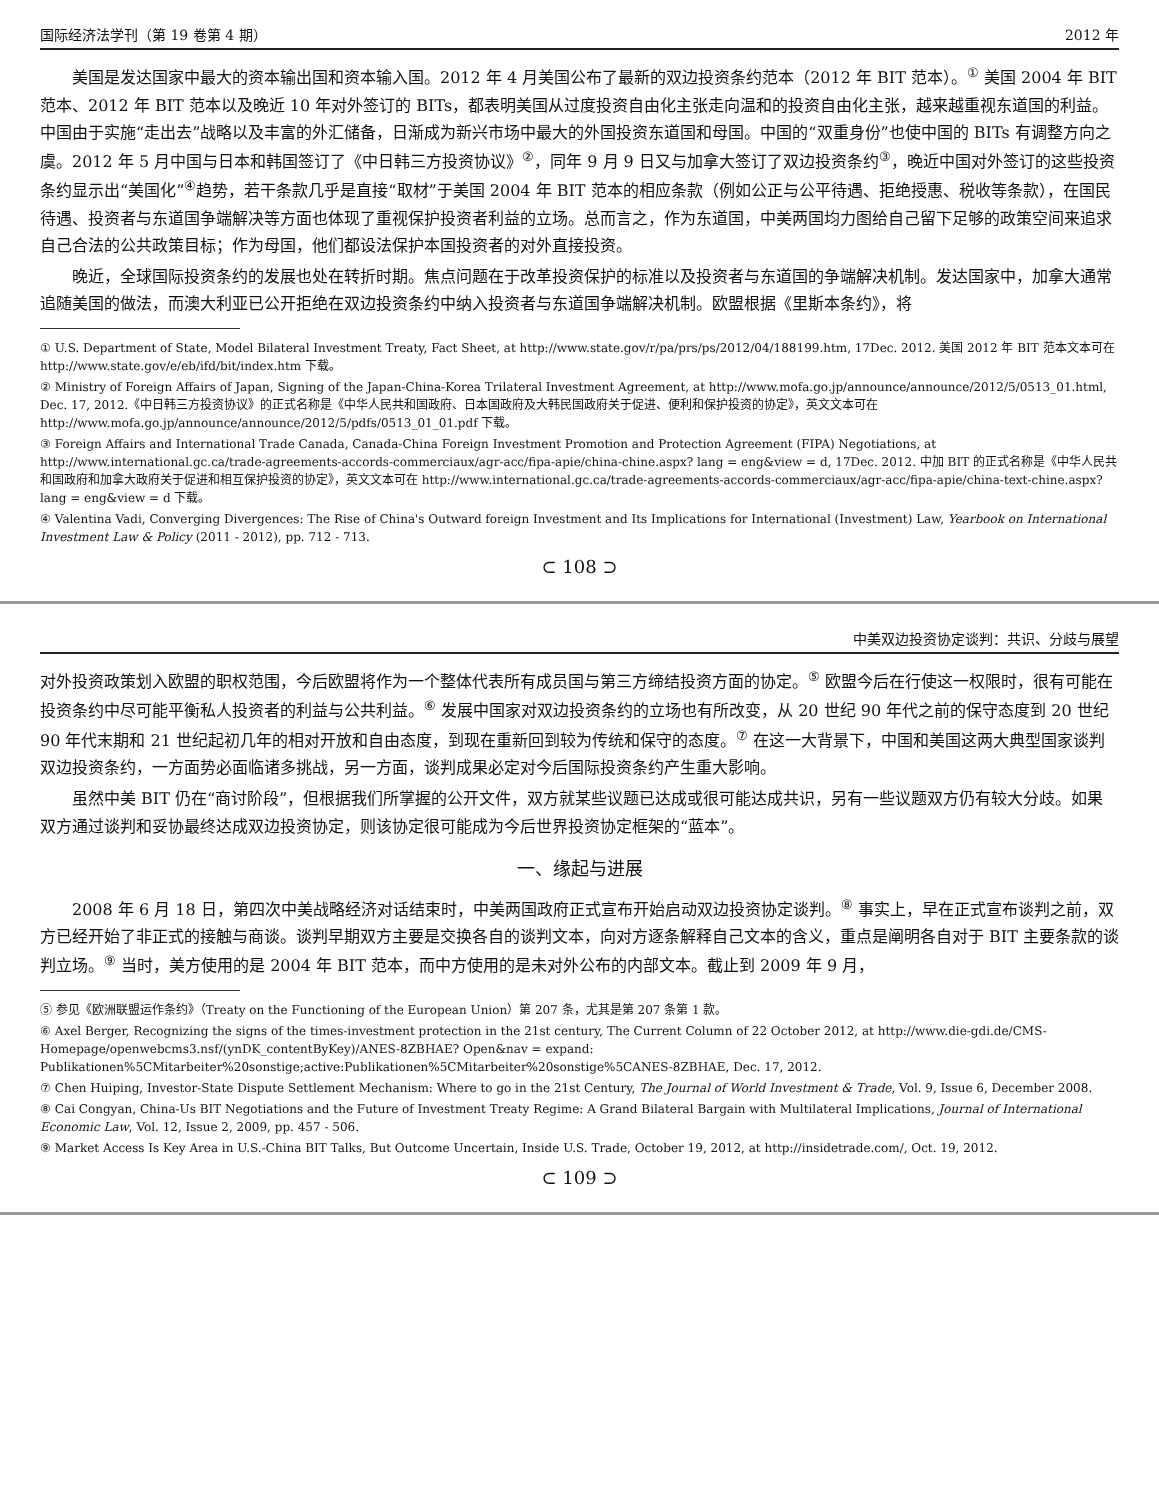国际经济法学刊（第 19 卷第 4 期） 2012 年
美国是发达国家中最大的资本输出国和资本输入国。2012 年 4 月美国公布了最新的双边投资条约范本（2012 年 BIT 范本）。<sup>①</sup> 美国 2004 年 BIT 范本、2012 年 BIT 范本以及晚近 10 年对外签订的 BITs，都表明美国从过度投资自由化主张走向温和的投资自由化主张，越来越重视东道国的利益。中国由于实施“走出去”战略以及丰富的外汇储备，日渐成为新兴市场中最大的外国投资东道国和母国。中国的“双重身份”也使中国的 BITs 有调整方向之虞。2012 年 5 月中国与日本和韩国签订了《中日韩三方投资协议》<sup>②</sup>，同年 9 月 9 日又与加拿大签订了双边投资条约<sup>③</sup>，晚近中国对外签订的这些投资条约显示出“美国化”<sup>④</sup>趋势，若干条款几乎是直接“取材”于美国 2004 年 BIT 范本的相应条款（例如公正与公平待遇、拒绝授惠、税收等条款），在国民待遇、投资者与东道国争端解决等方面也体现了重视保护投资者利益的立场。总而言之，作为东道国，中美两国均力图给自己留下足够的政策空间来追求自己合法的公共政策目标；作为母国，他们都设法保护本国投资者的对外直接投资。
晚近，全球国际投资条约的发展也处在转折时期。焦点问题在于改革投资保护的标准以及投资者与东道国的争端解决机制。发达国家中，加拿大通常追随美国的做法，而澳大利亚已公开拒绝在双边投资条约中纳入投资者与东道国争端解决机制。欧盟根据《里斯本条约》，将
① U.S. Department of State, Model Bilateral Investment Treaty, Fact Sheet, at http://www.state.gov/r/pa/prs/ps/2012/04/188199.htm, 17Dec. 2012. 美国 2012 年 BIT 范本文本可在 http://www.state.gov/e/eb/ifd/bit/index.htm 下载。
② Ministry of Foreign Affairs of Japan, Signing of the Japan-China-Korea Trilateral Investment Agreement, at http://www.mofa.go.jp/announce/announce/2012/5/0513_01.html, Dec. 17, 2012.《中日韩三方投资协议》的正式名称是《中华人民共和国政府、日本国政府及大韩民国政府关于促进、便利和保护投资的协定》，英文文本可在 http://www.mofa.go.jp/announce/announce/2012/5/pdfs/0513_01_01.pdf 下载。
③ Foreign Affairs and International Trade Canada, Canada-China Foreign Investment Promotion and Protection Agreement (FIPA) Negotiations, at http://www.international.gc.ca/trade-agreements-accords-commerciaux/agr-acc/fipa-apie/china-chine.aspx? lang = eng&view = d, 17Dec. 2012. 中加 BIT 的正式名称是《中华人民共和国政府和加拿大政府关于促进和相互保护投资的协定》，英文文本可在 http://www.international.gc.ca/trade-agreements-accords-commerciaux/agr-acc/fipa-apie/china-text-chine.aspx? lang = eng&view = d 下载。
④ Valentina Vadi, Converging Divergences: The Rise of China's Outward foreign Investment and Its Implications for International (Investment) Law, Yearbook on International Investment Law & Policy (2011 - 2012), pp. 712 - 713.
⊂ 108 ⊃
中美双边投资协定谈判：共识、分歧与展望
对外投资政策划入欧盟的职权范围，今后欧盟将作为一个整体代表所有成员国与第三方缔结投资方面的协定。<sup>⑤</sup> 欧盟今后在行使这一权限时，很有可能在投资条约中尽可能平衡私人投资者的利益与公共利益。<sup>⑥</sup> 发展中国家对双边投资条约的立场也有所改变，从 20 世纪 90 年代之前的保守态度到 20 世纪 90 年代末期和 21 世纪起初几年的相对开放和自由态度，到现在重新回到较为传统和保守的态度。<sup>⑦</sup> 在这一大背景下，中国和美国这两大典型国家谈判双边投资条约，一方面势必面临诸多挑战，另一方面，谈判成果必定对今后国际投资条约产生重大影响。
虽然中美 BIT 仍在“商讨阶段”，但根据我们所掌握的公开文件，双方就某些议题已达成或很可能达成共识，另有一些议题双方仍有较大分歧。如果双方通过谈判和妥协最终达成双边投资协定，则该协定很可能成为今后世界投资协定框架的“蓝本”。
一、缘起与进展
2008 年 6 月 18 日，第四次中美战略经济对话结束时，中美两国政府正式宣布开始启动双边投资协定谈判。<sup>⑧</sup> 事实上，早在正式宣布谈判之前，双方已经开始了非正式的接触与商谈。谈判早期双方主要是交换各自的谈判文本，向对方逐条解释自己文本的含义，重点是阐明各自对于 BIT 主要条款的谈判立场。<sup>⑨</sup> 当时，美方使用的是 2004 年 BIT 范本，而中方使用的是未对外公布的内部文本。截止到 2009 年 9 月，
⑤ 参见《欧洲联盟运作条约》（Treaty on the Functioning of the European Union）第 207 条，尤其是第 207 条第 1 款。
⑥ Axel Berger, Recognizing the signs of the times-investment protection in the 21st century, The Current Column of 22 October 2012, at http://www.die-gdi.de/CMS-Homepage/openwebcms3.nsf/(ynDK_contentByKey)/ANES-8ZBHAE? Open&nav = expand: Publikationen%5CMitarbeiter%20sonstige;active:Publikationen%5CMitarbeiter%20sonstige%5CANES-8ZBHAE, Dec. 17, 2012.
⑦ Chen Huiping, Investor-State Dispute Settlement Mechanism: Where to go in the 21st Century, The Journal of World Investment & Trade, Vol. 9, Issue 6, December 2008.
⑧ Cai Congyan, China-Us BIT Negotiations and the Future of Investment Treaty Regime: A Grand Bilateral Bargain with Multilateral Implications, Journal of International Economic Law, Vol. 12, Issue 2, 2009, pp. 457 - 506.
⑨ Market Access Is Key Area in U.S.-China BIT Talks, But Outcome Uncertain, Inside U.S. Trade, October 19, 2012, at http://insidetrade.com/, Oct. 19, 2012.
⊂ 109 ⊃